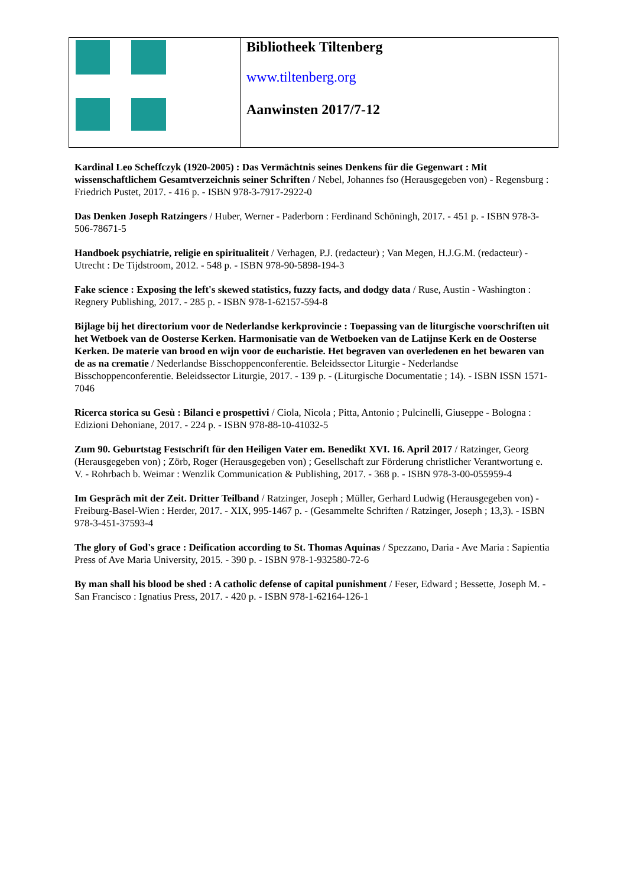| | Bibliotheek Tiltenberg www.tiltenberg.org Aanwinsten 2017/7-12 |
Kardinal Leo Scheffczyk (1920-2005) : Das Vermächtnis seines Denkens für die Gegenwart : Mit wissenschaftlichem Gesamtverzeichnis seiner Schriften / Nebel, Johannes fso (Herausgegeben von) - Regensburg : Friedrich Pustet, 2017. - 416 p. - ISBN 978-3-7917-2922-0
Das Denken Joseph Ratzingers / Huber, Werner - Paderborn : Ferdinand Schöningh, 2017. - 451 p. - ISBN 978-3-506-78671-5
Handboek psychiatrie, religie en spiritualiteit / Verhagen, P.J. (redacteur) ; Van Megen, H.J.G.M. (redacteur) - Utrecht : De Tijdstroom, 2012. - 548 p. - ISBN 978-90-5898-194-3
Fake science : Exposing the left's skewed statistics, fuzzy facts, and dodgy data / Ruse, Austin - Washington : Regnery Publishing, 2017. - 285 p. - ISBN 978-1-62157-594-8
Bijlage bij het directorium voor de Nederlandse kerkprovincie : Toepassing van de liturgische voorschriften uit het Wetboek van de Oosterse Kerken. Harmonisatie van de Wetboeken van de Latijnse Kerk en de Oosterse Kerken. De materie van brood en wijn voor de eucharistie. Het begraven van overledenen en het bewaren van de as na crematie / Nederlandse Bisschoppenconferentie. Beleidssector Liturgie - Nederlandse Bisschoppenconferentie. Beleidssector Liturgie, 2017. - 139 p. - (Liturgische Documentatie ; 14). - ISBN ISSN 1571-7046
Ricerca storica su Gesù : Bilanci e prospettivi / Ciola, Nicola ; Pitta, Antonio ; Pulcinelli, Giuseppe - Bologna : Edizioni Dehoniane, 2017. - 224 p. - ISBN 978-88-10-41032-5
Zum 90. Geburtstag Festschrift für den Heiligen Vater em. Benedikt XVI. 16. April 2017 / Ratzinger, Georg (Herausgegeben von) ; Zörb, Roger (Herausgegeben von) ; Gesellschaft zur Förderung christlicher Verantwortung e. V. - Rohrbach b. Weimar : Wenzlik Communication & Publishing, 2017. - 368 p. - ISBN 978-3-00-055959-4
Im Gespräch mit der Zeit. Dritter Teilband / Ratzinger, Joseph ; Müller, Gerhard Ludwig (Herausgegeben von) - Freiburg-Basel-Wien : Herder, 2017. - XIX, 995-1467 p. - (Gesammelte Schriften / Ratzinger, Joseph ; 13,3). - ISBN 978-3-451-37593-4
The glory of God's grace : Deification according to St. Thomas Aquinas / Spezzano, Daria - Ave Maria : Sapientia Press of Ave Maria University, 2015. - 390 p. - ISBN 978-1-932580-72-6
By man shall his blood be shed : A catholic defense of capital punishment / Feser, Edward ; Bessette, Joseph M. - San Francisco : Ignatius Press, 2017. - 420 p. - ISBN 978-1-62164-126-1